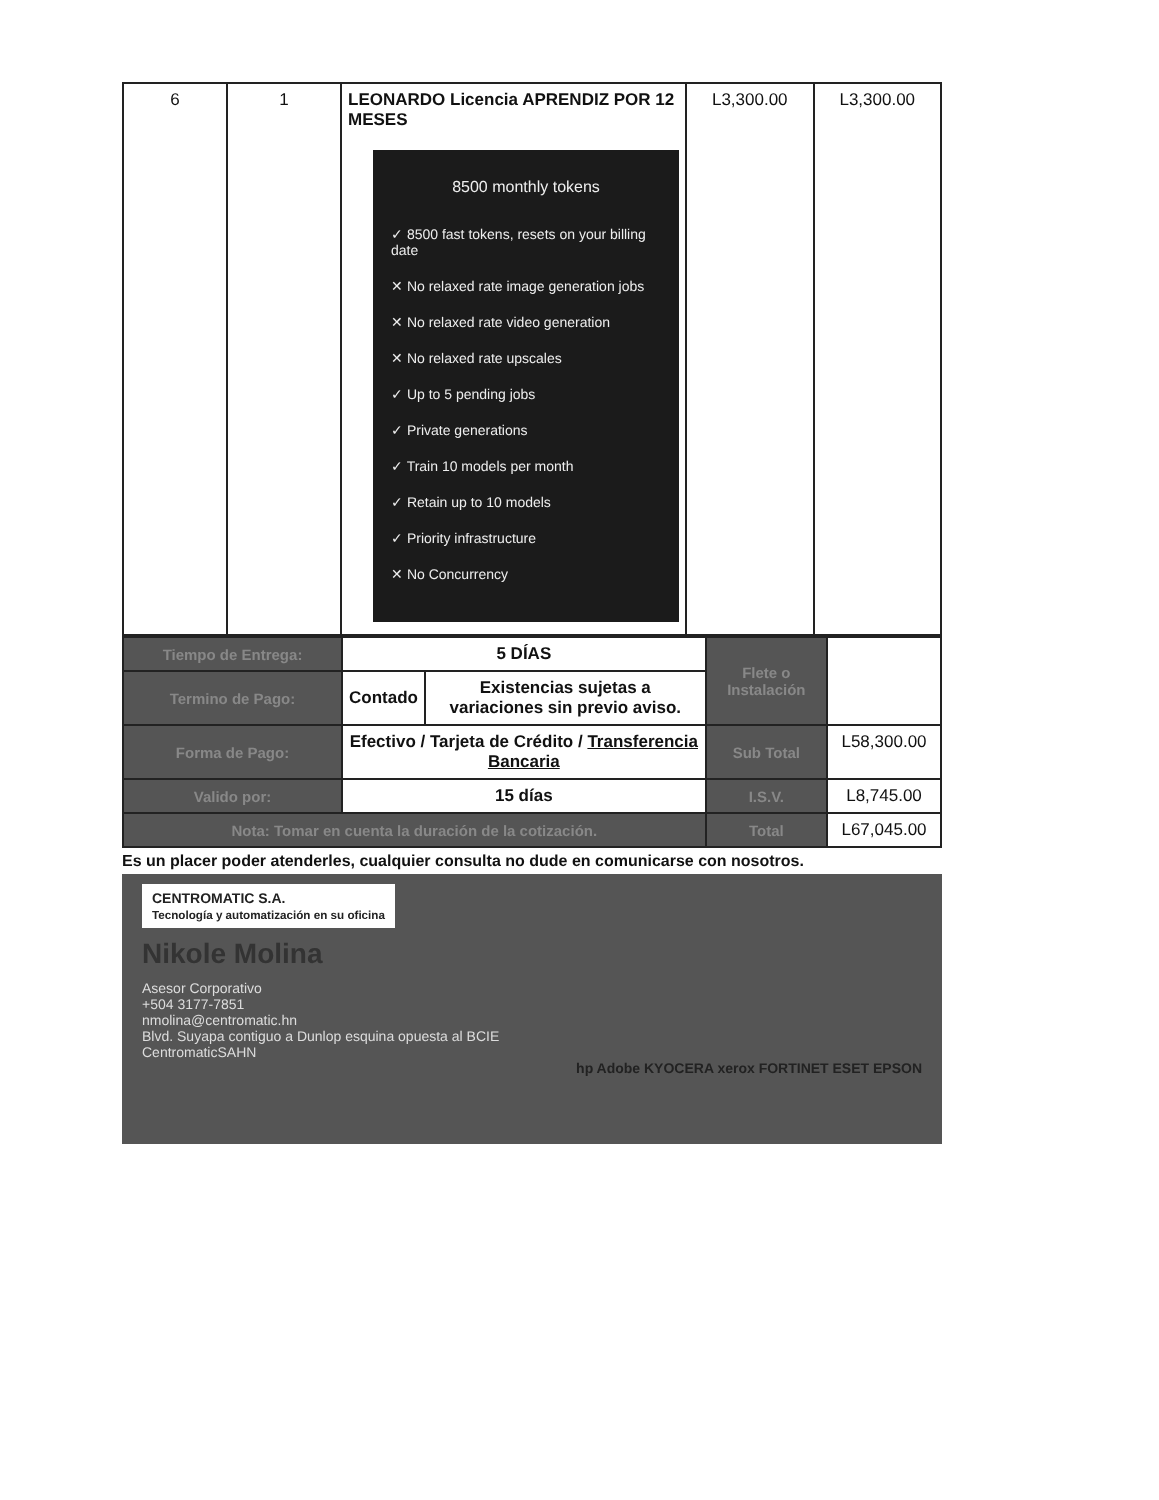| 6 | 1 | LEONARDO Licencia APRENDIZ POR 12 MESES 8500 monthly tokens ✓ 8500 fast tokens, resets on your billing date ✕ No relaxed rate image generation jobs ✕ No relaxed rate video generation ✕ No relaxed rate upscales ✓ Up to 5 pending jobs ✓ Private generations ✓ Train 10 models per month ✓ Retain up to 10 models ✓ Priority infrastructure ✕ No Concurrency | L3,300.00 | L3,300.00 |
| Tiempo de Entrega: | 5 DÍAS | | Flete o Instalación | |
| Termino de Pago: | Contado | Existencias sujetas a variaciones sin previo aviso. | | |
| Forma de Pago: | Efectivo / Tarjeta de Crédito / Transferencia Bancaria | | Sub Total | L58,300.00 |
| Valido por: | 15 días | | I.S.V. | L8,745.00 |
| Nota: Tomar en cuenta la duración de la cotización. | | | Total | L67,045.00 |
Es un placer poder atenderles, cualquier consulta no dude en comunicarse con nosotros.
CENTROMATIC S.A.
Tecnología y automatización en su oficina
Nikole Molina
Asesor Corporativo
+504 3177-7851
nmolina@centromatic.hn
Blvd. Suyapa contiguo a Dunlop esquina opuesta al BCIE
CentromaticSAHN
hp Adobe KYOCERA xerox FORTINET ESET EPSON